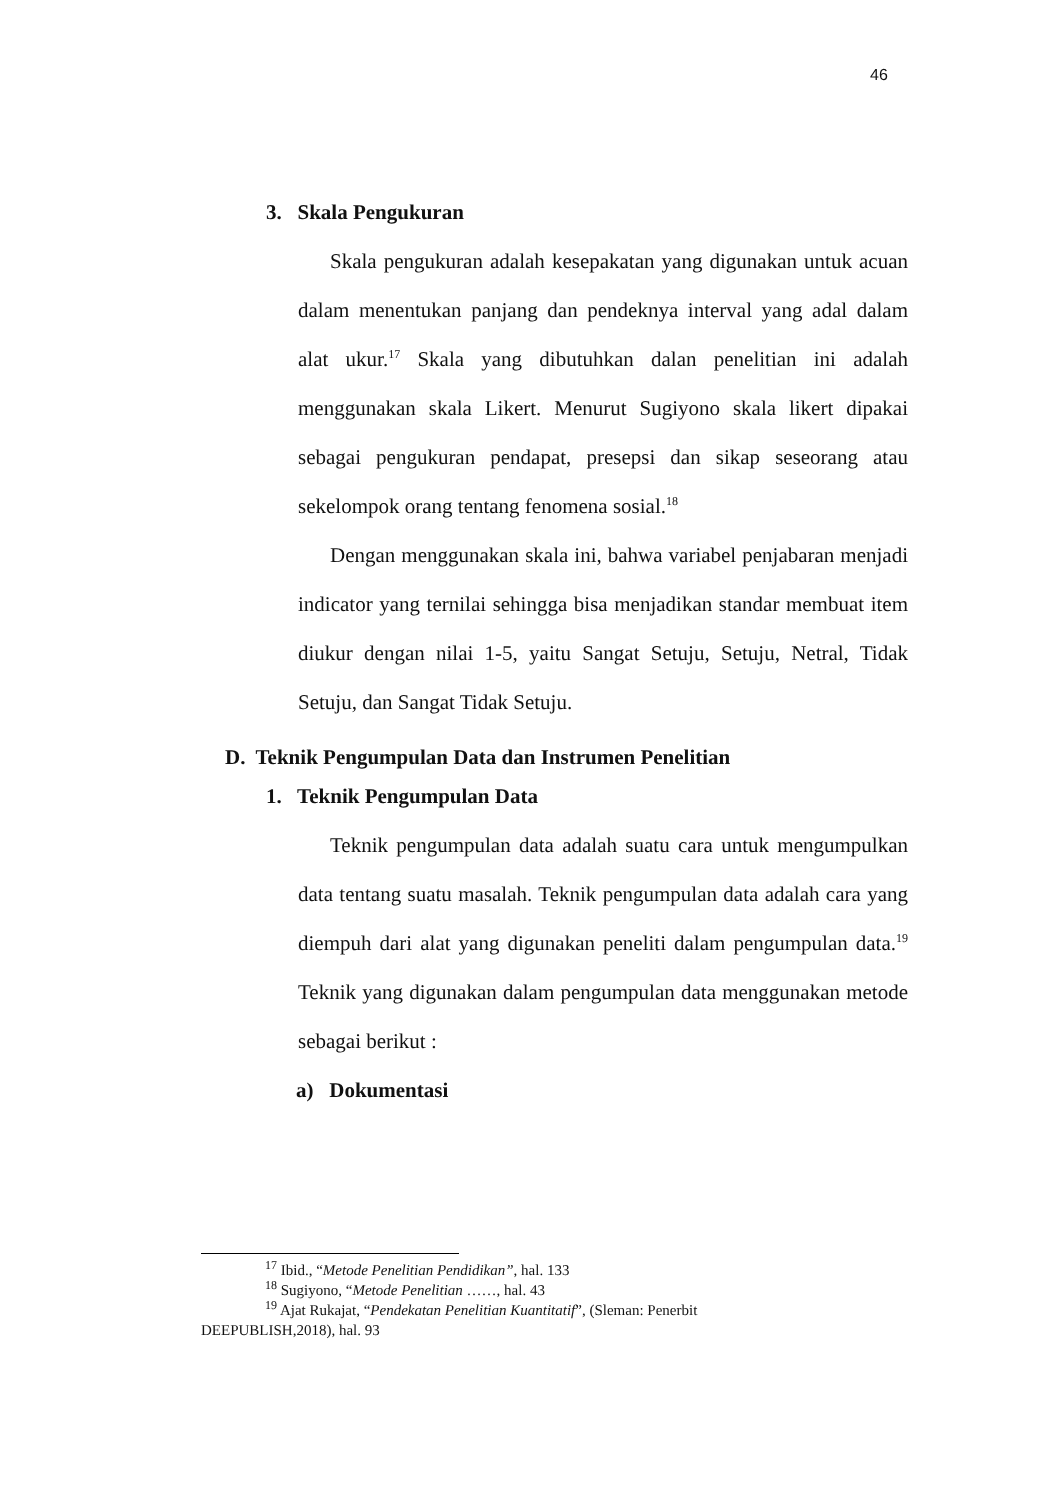46
3. Skala Pengukuran
Skala pengukuran adalah kesepakatan yang digunakan untuk acuan dalam menentukan panjang dan pendeknya interval yang adal dalam alat ukur.<sup>17</sup> Skala yang dibutuhkan dalan penelitian ini adalah menggunakan skala Likert. Menurut Sugiyono skala likert dipakai sebagai pengukuran pendapat, presepsi dan sikap seseorang atau sekelompok orang tentang fenomena sosial.<sup>18</sup>
Dengan menggunakan skala ini, bahwa variabel penjabaran menjadi indicator yang ternilai sehingga bisa menjadikan standar membuat item diukur dengan nilai 1-5, yaitu Sangat Setuju, Setuju, Netral, Tidak Setuju, dan Sangat Tidak Setuju.
D. Teknik Pengumpulan Data dan Instrumen Penelitian
1. Teknik Pengumpulan Data
Teknik pengumpulan data adalah suatu cara untuk mengumpulkan data tentang suatu masalah. Teknik pengumpulan data adalah cara yang diempuh dari alat yang digunakan peneliti dalam pengumpulan data.<sup>19</sup> Teknik yang digunakan dalam pengumpulan data menggunakan metode sebagai berikut :
a) Dokumentasi
<sup>17</sup> Ibid., “Metode Penelitian Pendidikan”, hal. 133
<sup>18</sup> Sugiyono, “Metode Penelitian ……, hal. 43
<sup>19</sup> Ajat Rukajat, “Pendekatan Penelitian Kuantitatif”, (Sleman: Penerbit
DEEPUBLISH,2018), hal. 93